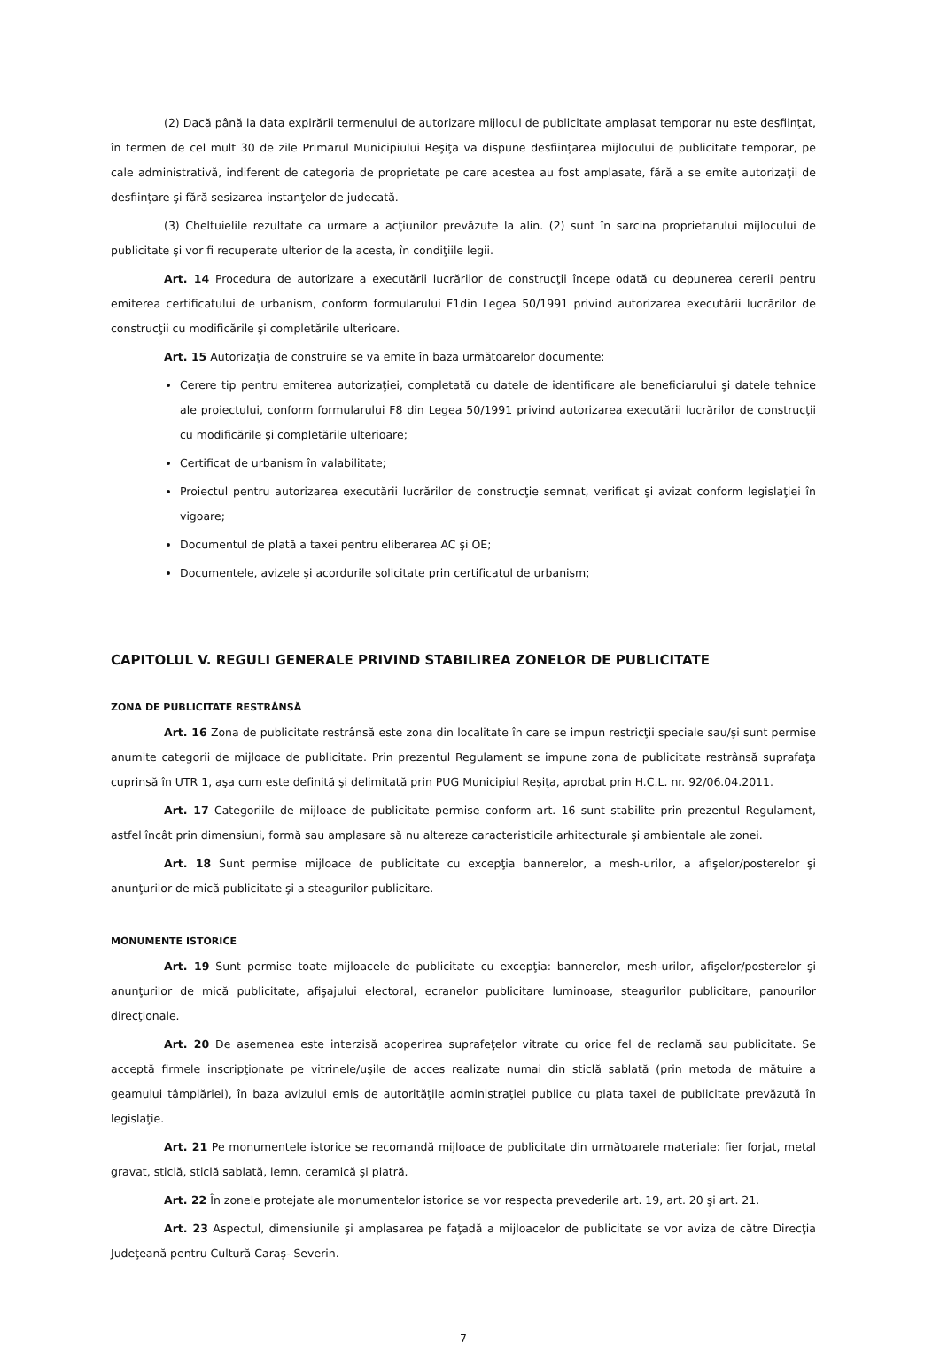(2) Dacă până la data expirării termenului de autorizare mijlocul de publicitate amplasat temporar nu este desfiinţat, în termen de cel mult 30 de zile Primarul Municipiului Reşiţa va dispune desfiinţarea mijlocului de publicitate temporar, pe cale administrativă, indiferent de categoria de proprietate pe care acestea au fost amplasate, fără a se emite autorizaţii de desfiinţare şi fără sesizarea instanţelor de judecată.
(3) Cheltuielile rezultate ca urmare a acţiunilor prevăzute la alin. (2) sunt în sarcina proprietarului mijlocului de publicitate şi vor fi recuperate ulterior de la acesta, în condiţiile legii.
Art. 14 Procedura de autorizare a executării lucrărilor de construcţii începe odată cu depunerea cererii pentru emiterea certificatului de urbanism, conform formularului F1din Legea 50/1991 privind autorizarea executării lucrărilor de construcţii cu modificările şi completările ulterioare.
Art. 15 Autorizaţia de construire se va emite în baza următoarelor documente:
Cerere tip pentru emiterea autorizaţiei, completată cu datele de identificare ale beneficiarului şi datele tehnice ale proiectului, conform formularului F8 din Legea 50/1991 privind autorizarea executării lucrărilor de construcţii cu modificările şi completările ulterioare;
Certificat de urbanism în valabilitate;
Proiectul pentru autorizarea executării lucrărilor de construcţie semnat, verificat şi avizat conform legislaţiei în vigoare;
Documentul de plată a taxei pentru eliberarea AC şi OE;
Documentele, avizele şi acordurile solicitate prin certificatul de urbanism;
CAPITOLUL V. REGULI GENERALE PRIVIND STABILIREA ZONELOR DE PUBLICITATE
ZONA DE PUBLICITATE RESTRÂNSĂ
Art. 16 Zona de publicitate restrânsă este zona din localitate în care se impun restricţii speciale sau/şi sunt permise anumite categorii de mijloace de publicitate. Prin prezentul Regulament se impune zona de publicitate restrânsă suprafaţa cuprinsă în UTR 1, aşa cum este definită şi delimitată prin PUG Municipiul Reşiţa, aprobat prin H.C.L. nr. 92/06.04.2011.
Art. 17 Categoriile de mijloace de publicitate permise conform art. 16 sunt stabilite prin prezentul Regulament, astfel încât prin dimensiuni, formă sau amplasare să nu altereze caracteristicile arhitecturale şi ambientale ale zonei.
Art. 18 Sunt permise mijloace de publicitate cu excepţia bannerelor, a mesh-urilor, a afişelor/posterelor şi anunţurilor de mică publicitate şi a steagurilor publicitare.
MONUMENTE ISTORICE
Art. 19 Sunt permise toate mijloacele de publicitate cu excepţia: bannerelor, mesh-urilor, afişelor/posterelor şi anunţurilor de mică publicitate, afişajului electoral, ecranelor publicitare luminoase, steagurilor publicitare, panourilor direcţionale.
Art. 20 De asemenea este interzisă acoperirea suprafeţelor vitrate cu orice fel de reclamă sau publicitate. Se acceptă firmele inscripţionate pe vitrinele/uşile de acces realizate numai din sticlă sablată (prin metoda de mătuire a geamului tâmplăriei), în baza avizului emis de autorităţile administraţiei publice cu plata taxei de publicitate prevăzută în legislaţie.
Art. 21 Pe monumentele istorice se recomandă mijloace de publicitate din următoarele materiale: fier forjat, metal gravat, sticlă, sticlă sablată, lemn, ceramică şi piatră.
Art. 22 În zonele protejate ale monumentelor istorice se vor respecta prevederile art. 19, art. 20 şi art. 21.
Art. 23 Aspectul, dimensiunile şi amplasarea pe faţadă a mijloacelor de publicitate se vor aviza de către Direcţia Judeţeană pentru Cultură Caraş- Severin.
7